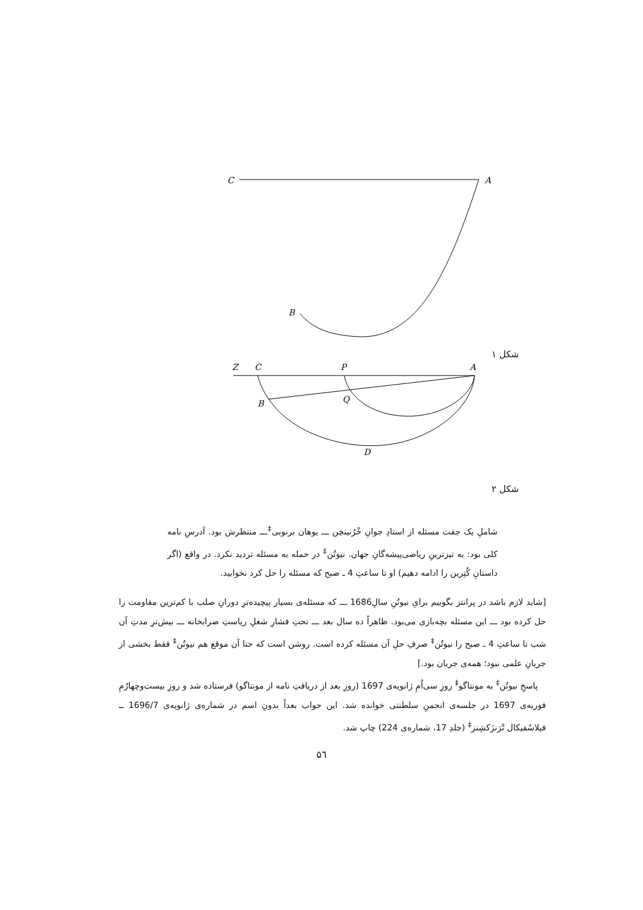C
A
B
شکل ۱
Z
C
P
A
B
Q
D
شکل ۲
شاملِ یک جفت مسئله از استادِ جوانِ خْرُنینخِن ـــ یوهان برنوبی<sup>‡</sup>ـــ منتظرش بود. آدرسِ نامه کلی بود: به تیزترینِ ریاضی‌پیشه‌گانِ جهان. نیوتُن<sup>‡</sup> در حمله به مسئله تردید نکرد. در واقع (اگر داستانِ کُتِرین را ادامه دهیم) او تا ساعتِ 4 ـ صبح که مسئله را حل کرد نخوابید.
[شاید لازم باشد در پرانتز بگوییم برایِ نیوتُنِ سالِ1686 ـــ که مسئله‌ی بسیار پیچیده‌ترِ دورانِ صلب با کم‌ترین مقاومت را حل کرده بود ـــ این مسئله بچه‌بازی می‌بود. ظاهراً ده سال بعد ـــ تحتِ فشارِ شغلِ ریاستِ ضرابخانه ـــ بیش‌ترِ مدتِ آن شب تا ساعتِ 4 ـ صبح را نیوتُن<sup>‡</sup> صرفِ حلِ آن مسئله کرده است. روشن است که حتا آن موقع هم نیوتُن<sup>‡</sup> فقط بخشی از جریانِ علمی نبود؛ همه‌ی جریان بود.]
پاسخِ نیوتُن<sup>‡</sup> به مونتاگو<sup>‡</sup> روزِ سی‌اُمِ ژانویه‌ی 1697 (روزِ بعد از دریافتِ نامه از مونتاگو) فرستاده شد و روزِ بیست‌وچهارُمِ فوریه‌ی 1697 در جلسه‌ی انجمنِ سلطنتی خوانده شد. این جواب بعداً بدونِ اسم در شماره‌ی ژانویه‌ی 1696/7 ــ فیلاسُفیکال تْرَنزَکشِنز<sup>‡</sup> (جلدِ 17، شماره‌ی 224) چاپ شد.
۵٦